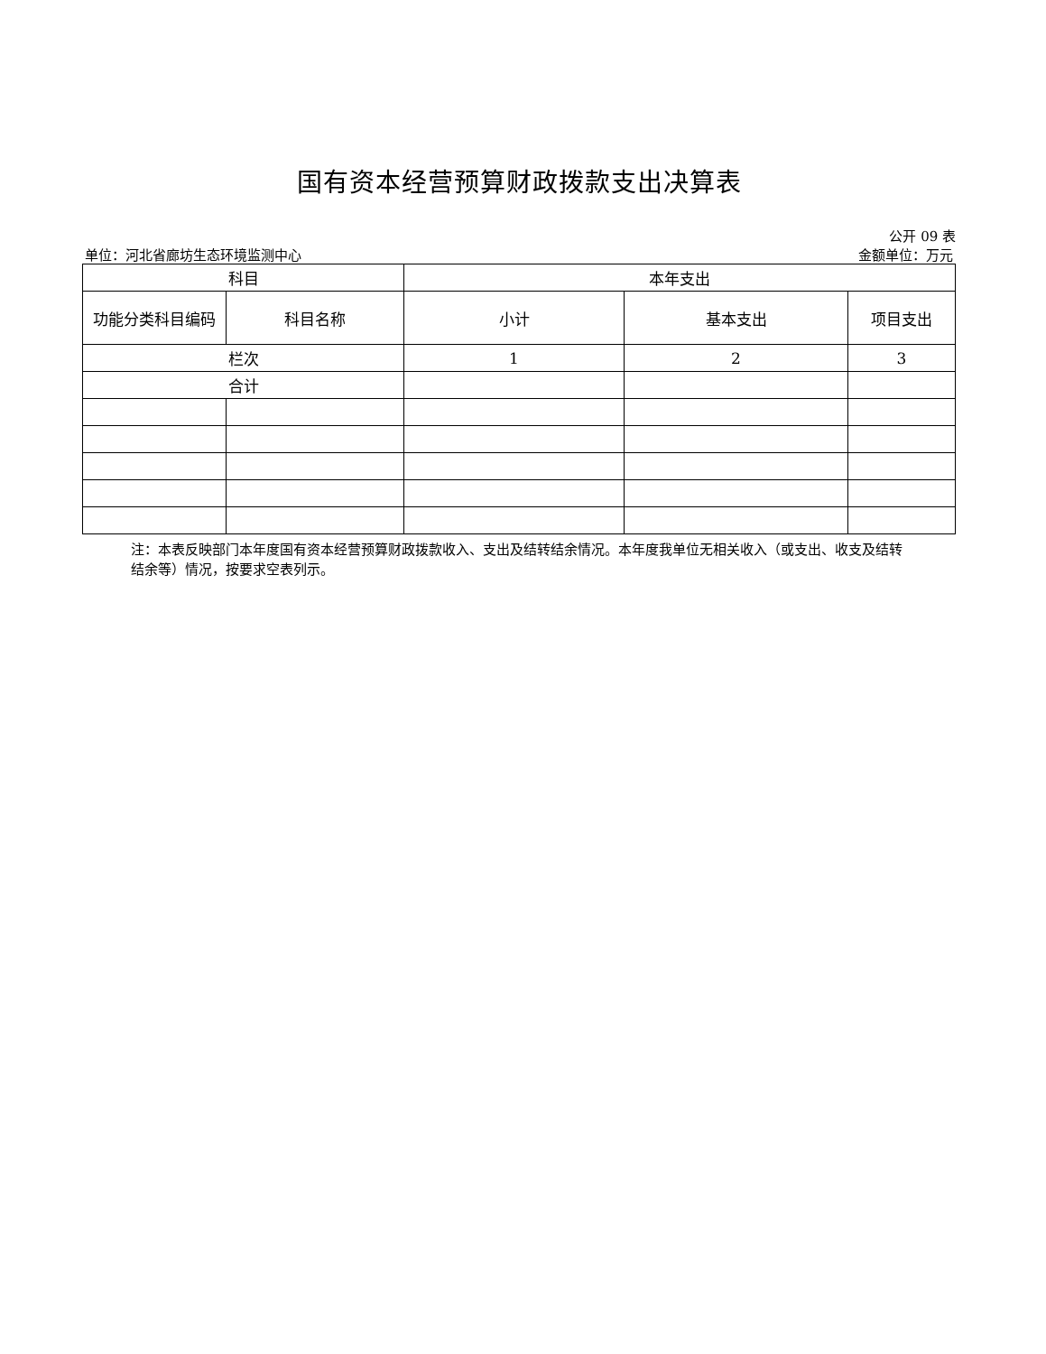国有资本经营预算财政拨款支出决算表
公开 09 表
单位：河北省廊坊生态环境监测中心 金额单位：万元
| 科目 | | 本年支出 | | |
| --- | --- | --- | --- | --- |
| 功能分类科目编码 | 科目名称 | 小计 | 基本支出 | 项目支出 |
| 栏次 | | 1 | 2 | 3 |
| 合计 | | | | |
注：本表反映部门本年度国有资本经营预算财政拨款收入、支出及结转结余情况。本年度我单位无相关收入（或支出、收支及结转结余等）情况，按要求空表列示。